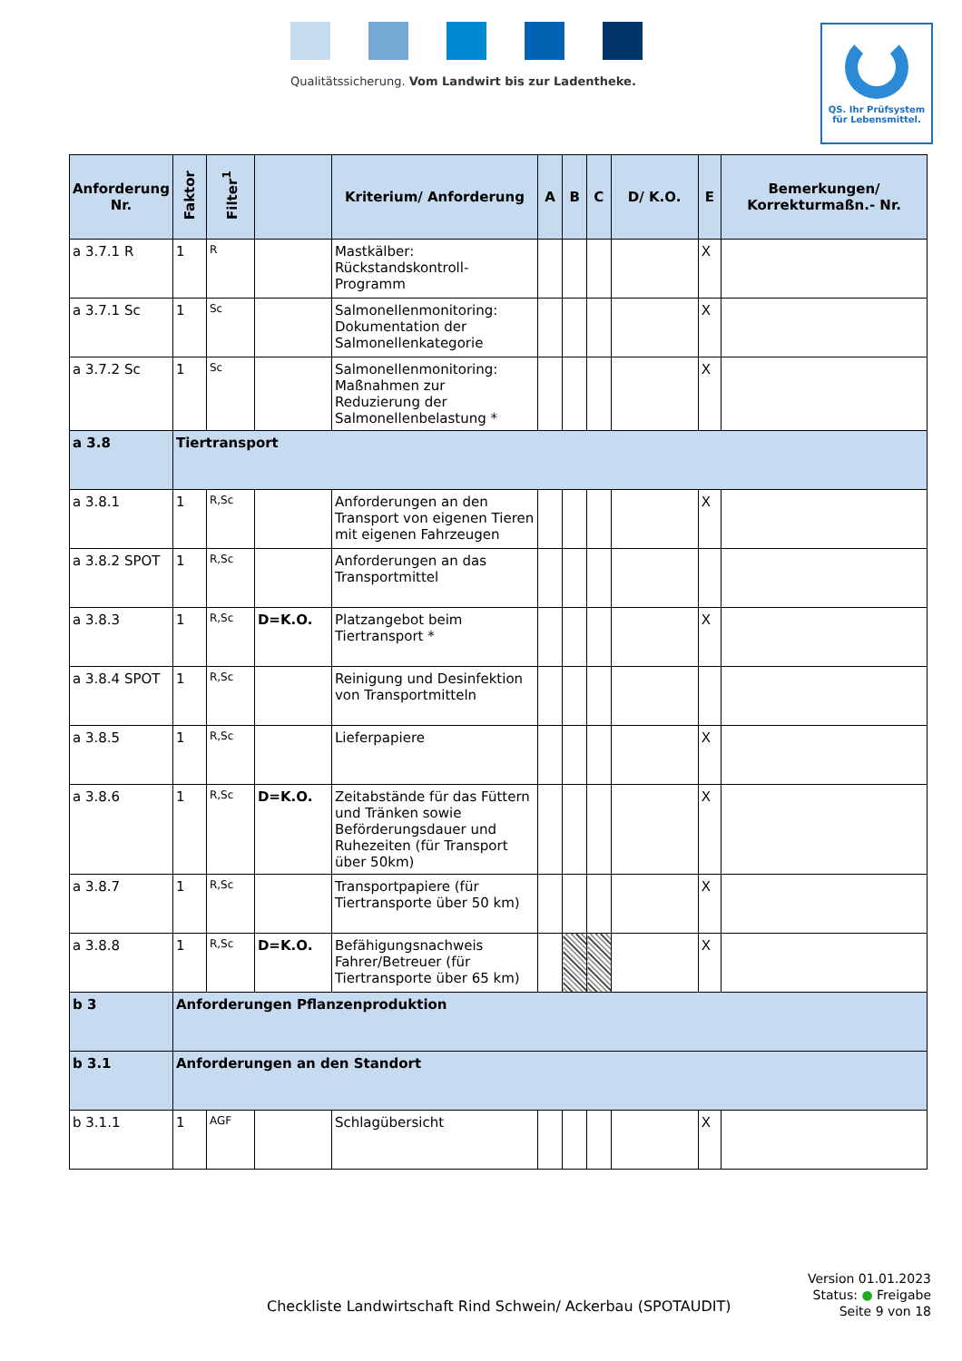Qualitätssicherung. Vom Landwirt bis zur Ladentheke.
QS. Ihr Prüfsystem
für Lebensmittel.
| Anforderung Nr. | Faktor | Filter<sup>1</sup> | | Kriterium/ Anforderung | A | B | C | D/ K.O. | E | Bemerkungen/ Korrekturmaßn.- Nr. |
| --- | --- | --- | --- | --- | --- | --- | --- | --- | --- | --- |
| a 3.7.1 R | 1 | R | | Mastkälber: Rückstandskontroll-Programm | | | | | X | |
| a 3.7.1 Sc | 1 | Sc | | Salmonellenmonitoring: Dokumentation der Salmonellenkategorie | | | | | X | |
| a 3.7.2 Sc | 1 | Sc | | Salmonellenmonitoring: Maßnahmen zur Reduzierung der Salmonellenbelastung * | | | | | X | |
| a 3.8 | Tiertransport | | | | | | | | | |
| a 3.8.1 | 1 | R,Sc | | Anforderungen an den Transport von eigenen Tieren mit eigenen Fahrzeugen | | | | | X | |
| a 3.8.2 SPOT | 1 | R,Sc | | Anforderungen an das Transportmittel | | | | | | |
| a 3.8.3 | 1 | R,Sc | D=K.O. | Platzangebot beim Tiertransport * | | | | | X | |
| a 3.8.4 SPOT | 1 | R,Sc | | Reinigung und Desinfektion von Transportmitteln | | | | | | |
| a 3.8.5 | 1 | R,Sc | | Lieferpapiere | | | | | X | |
| a 3.8.6 | 1 | R,Sc | D=K.O. | Zeitabstände für das Füttern und Tränken sowie Beförderungsdauer und Ruhezeiten (für Transport über 50km) | | | | | X | |
| a 3.8.7 | 1 | R,Sc | | Transportpapiere (für Tiertransporte über 50 km) | | | | | X | |
| a 3.8.8 | 1 | R,Sc | D=K.O. | Befähigungsnachweis Fahrer/Betreuer (für Tiertransporte über 65 km) | | | | | X | |
| b 3 | Anforderungen Pflanzenproduktion | | | | | | | | | |
| b 3.1 | Anforderungen an den Standort | | | | | | | | | |
| b 3.1.1 | 1 | AGF | | Schlagübersicht | | | | | X | |
Checkliste Landwirtschaft Rind Schwein/ Ackerbau (SPOTAUDIT)
Version 01.01.2023
Status: ● Freigabe
Seite 9 von 18